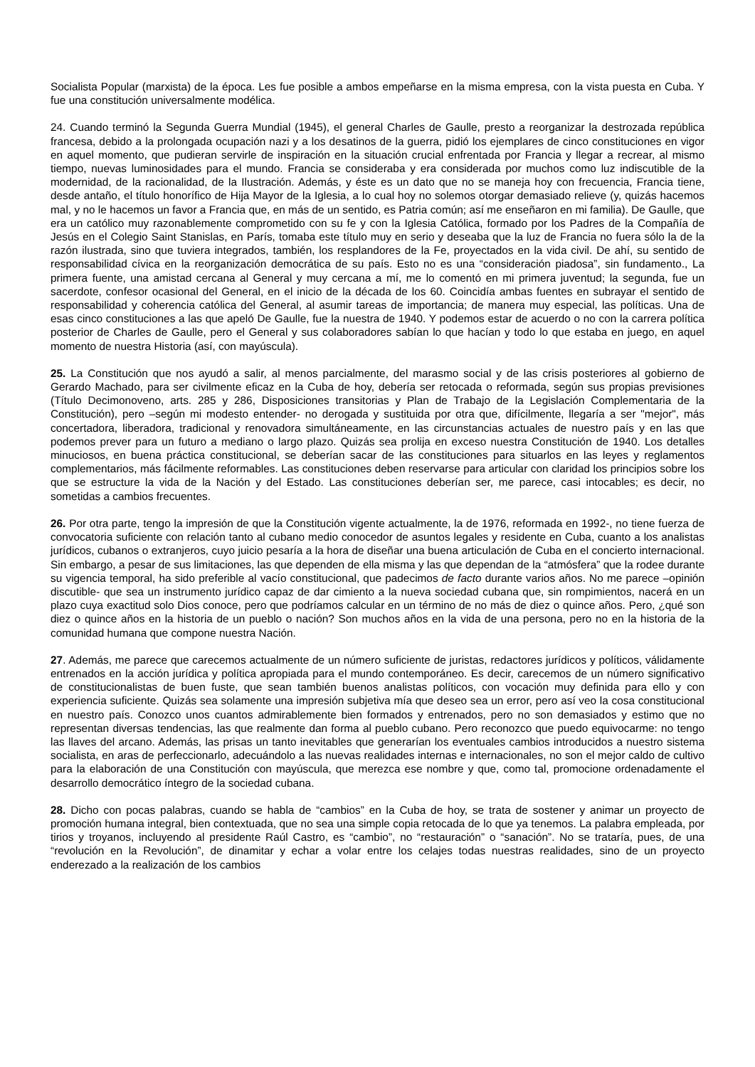Socialista Popular (marxista) de la época. Les fue posible a ambos empeñarse en la misma empresa, con la vista puesta en Cuba. Y fue una constitución universalmente modélica.
24. Cuando terminó la Segunda Guerra Mundial (1945), el general Charles de Gaulle, presto a reorganizar la destrozada república francesa, debido a la prolongada ocupación nazi y a los desatinos de la guerra, pidió los ejemplares de cinco constituciones en vigor en aquel momento, que pudieran servirle de inspiración en la situación crucial enfrentada por Francia y llegar a recrear, al mismo tiempo, nuevas luminosidades para el mundo. Francia se consideraba y era considerada por muchos como luz indiscutible de la modernidad, de la racionalidad, de la Ilustración. Además, y éste es un dato que no se maneja hoy con frecuencia, Francia tiene, desde antaño, el título honorífico de Hija Mayor de la Iglesia, a lo cual hoy no solemos otorgar demasiado relieve (y, quizás hacemos mal, y no le hacemos un favor a Francia que, en más de un sentido, es Patria común; así me enseñaron en mi familia). De Gaulle, que era un católico muy razonablemente comprometido con su fe y con la Iglesia Católica, formado por los Padres de la Compañía de Jesús en el Colegio Saint Stanislas, en París, tomaba este título muy en serio y deseaba que la luz de Francia no fuera sólo la de la razón ilustrada, sino que tuviera integrados, también, los resplandores de la Fe, proyectados en la vida civil. De ahí, su sentido de responsabilidad cívica en la reorganización democrática de su país. Esto no es una “consideración piadosa”, sin fundamento., La primera fuente, una amistad cercana al General y muy cercana a mí, me lo comentó en mi primera juventud; la segunda, fue un sacerdote, confesor ocasional del General, en el inicio de la década de los 60. Coincidía ambas fuentes en subrayar el sentido de responsabilidad y coherencia católica del General, al asumir tareas de importancia; de manera muy especial, las políticas. Una de esas cinco constituciones a las que apeló De Gaulle, fue la nuestra de 1940. Y podemos estar de acuerdo o no con la carrera política posterior de Charles de Gaulle, pero el General y sus colaboradores sabían lo que hacían y todo lo que estaba en juego, en aquel momento de nuestra Historia (así, con mayúscula).
25. La Constitución que nos ayudó a salir, al menos parcialmente, del marasmo social y de las crisis posteriores al gobierno de Gerardo Machado, para ser civilmente eficaz en la Cuba de hoy, debería ser retocada o reformada, según sus propias previsiones (Título Decimonoveno, arts. 285 y 286, Disposiciones transitorias y Plan de Trabajo de la Legislación Complementaria de la Constitución), pero –según mi modesto entender- no derogada y sustituida por otra que, difícilmente, llegaría a ser "mejor", más concertadora, liberadora, tradicional y renovadora simultáneamente, en las circunstancias actuales de nuestro país y en las que podemos prever para un futuro a mediano o largo plazo. Quizás sea prolija en exceso nuestra Constitución de 1940. Los detalles minuciosos, en buena práctica constitucional, se deberían sacar de las constituciones para situarlos en las leyes y reglamentos complementarios, más fácilmente reformables. Las constituciones deben reservarse para articular con claridad los principios sobre los que se estructure la vida de la Nación y del Estado. Las constituciones deberían ser, me parece, casi intocables; es decir, no sometidas a cambios frecuentes.
26. Por otra parte, tengo la impresión de que la Constitución vigente actualmente, la de 1976, reformada en 1992-, no tiene fuerza de convocatoria suficiente con relación tanto al cubano medio conocedor de asuntos legales y residente en Cuba, cuanto a los analistas jurídicos, cubanos o extranjeros, cuyo juicio pesaría a la hora de diseñar una buena articulación de Cuba en el concierto internacional. Sin embargo, a pesar de sus limitaciones, las que dependen de ella misma y las que dependan de la “atmósfera” que la rodee durante su vigencia temporal, ha sido preferible al vacío constitucional, que padecimos de facto durante varios años. No me parece –opinión discutible- que sea un instrumento jurídico capaz de dar cimiento a la nueva sociedad cubana que, sin rompimientos, nacerá en un plazo cuya exactitud solo Dios conoce, pero que podríamos calcular en un término de no más de diez o quince años. Pero, ¿qué son diez o quince años en la historia de un pueblo o nación? Son muchos años en la vida de una persona, pero no en la historia de la comunidad humana que compone nuestra Nación.
27. Además, me parece que carecemos actualmente de un número suficiente de juristas, redactores jurídicos y políticos, válidamente entrenados en la acción jurídica y política apropiada para el mundo contemporáneo. Es decir, carecemos de un número significativo de constitucionalistas de buen fuste, que sean también buenos analistas políticos, con vocación muy definida para ello y con experiencia suficiente. Quizás sea solamente una impresión subjetiva mía que deseo sea un error, pero así veo la cosa constitucional en nuestro país. Conozco unos cuantos admirablemente bien formados y entrenados, pero no son demasiados y estimo que no representan diversas tendencias, las que realmente dan forma al pueblo cubano. Pero reconozco que puedo equivocarme: no tengo las llaves del arcano. Además, las prisas un tanto inevitables que generarían los eventuales cambios introducidos a nuestro sistema socialista, en aras de perfeccionarlo, adecuándolo a las nuevas realidades internas e internacionales, no son el mejor caldo de cultivo para la elaboración de una Constitución con mayúscula, que merezca ese nombre y que, como tal, promocione ordenadamente el desarrollo democrático íntegro de la sociedad cubana.
28. Dicho con pocas palabras, cuando se habla de “cambios” en la Cuba de hoy, se trata de sostener y animar un proyecto de promoción humana integral, bien contextuada, que no sea una simple copia retocada de lo que ya tenemos. La palabra empleada, por tirios y troyanos, incluyendo al presidente Raúl Castro, es “cambio”, no “restauración” o “sanación”. No se trataría, pues, de una “revolución en la Revolución”, de dinamitar y echar a volar entre los celajes todas nuestras realidades, sino de un proyecto enderezado a la realización de los cambios